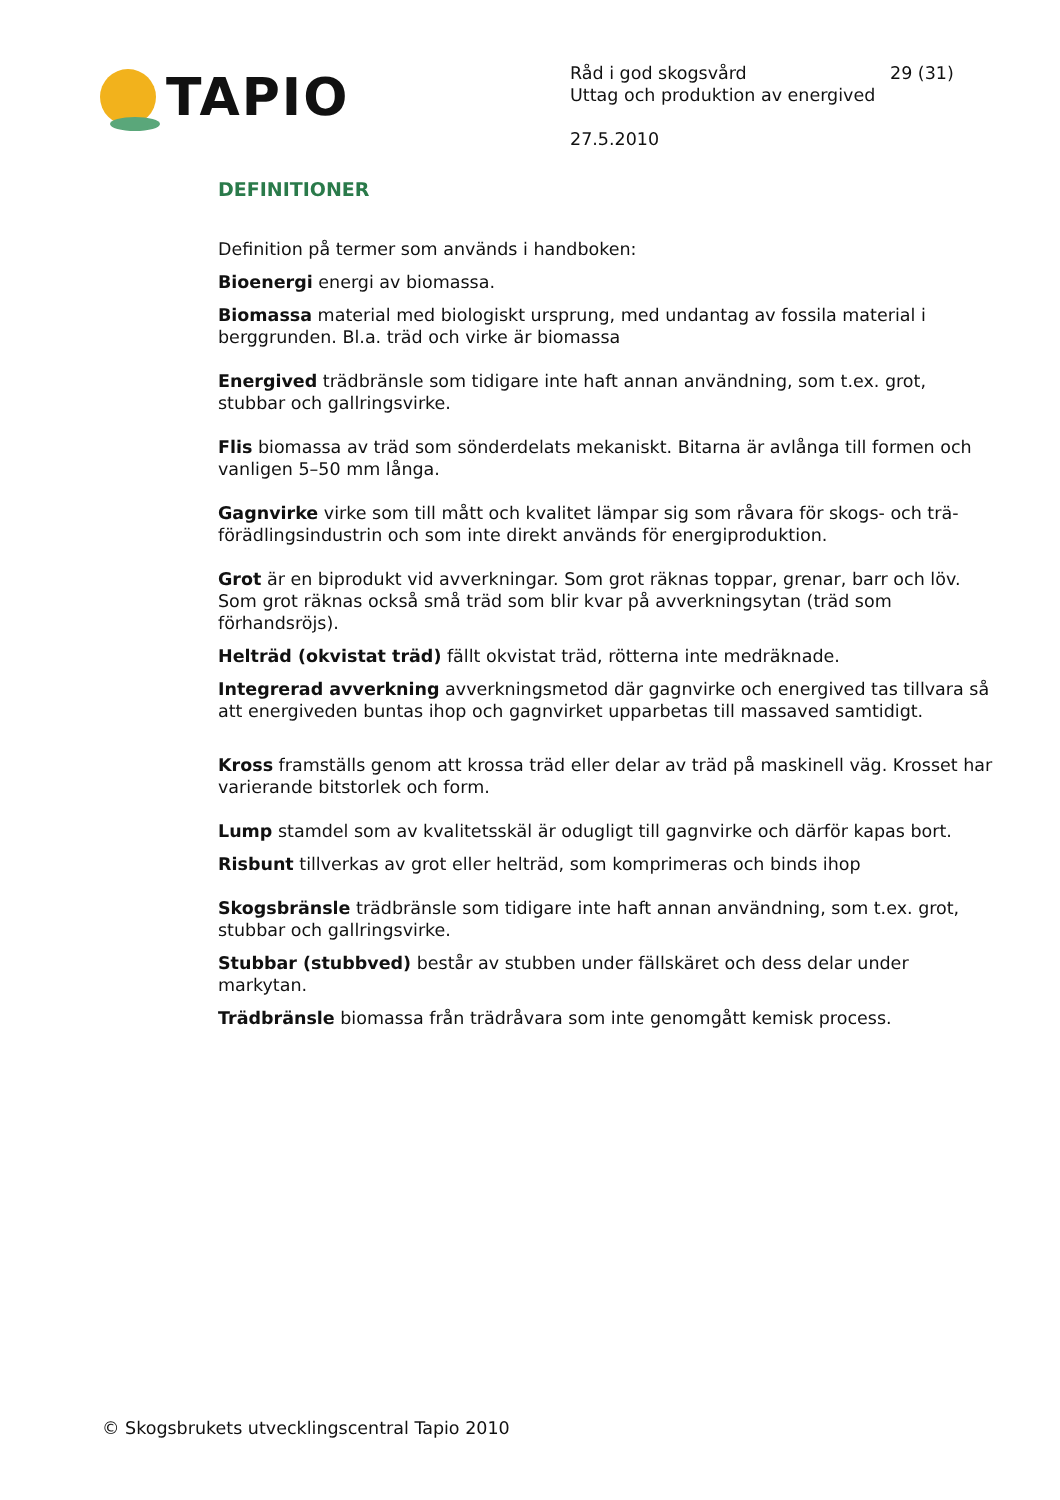TAPIO
Råd i god skogsvård
Uttag och produktion av energived
27.5.2010
29 (31)
DEFINITIONER
Definition på termer som används i handboken:
Bioenergi energi av biomassa.
Biomassa material med biologiskt ursprung, med undantag av fossila material i berggrunden. Bl.a. träd och virke är biomassa
Energived trädbränsle som tidigare inte haft annan användning, som t.ex. grot, stubbar och gallringsvirke.
Flis biomassa av träd som sönderdelats mekaniskt. Bitarna är avlånga till formen och
vanligen 5–50 mm långa.
Gagnvirke virke som till mått och kvalitet lämpar sig som råvara för skogs- och trä-förädlingsindustrin och som inte direkt används för energiproduktion.
Grot är en biprodukt vid avverkningar. Som grot räknas toppar, grenar, barr och löv. Som grot räknas också små träd som blir kvar på avverkningsytan (träd som förhandsröjs).
Helträd (okvistat träd) fällt okvistat träd, rötterna inte medräknade.
Integrerad avverkning avverkningsmetod där gagnvirke och energived tas tillvara så att energiveden buntas ihop och gagnvirket upparbetas till massaved samtidigt.
Kross framställs genom att krossa träd eller delar av träd på maskinell väg. Krosset har varierande bitstorlek och form.
Lump stamdel som av kvalitetsskäl är odugligt till gagnvirke och därför kapas bort.
Risbunt tillverkas av grot eller helträd, som komprimeras och binds ihop
Skogsbränsle trädbränsle som tidigare inte haft annan användning, som t.ex. grot, stubbar och gallringsvirke.
Stubbar (stubbved) består av stubben under fällskäret och dess delar under markytan.
Trädbränsle biomassa från trädråvara som inte genomgått kemisk process.
© Skogsbrukets utvecklingscentral Tapio 2010